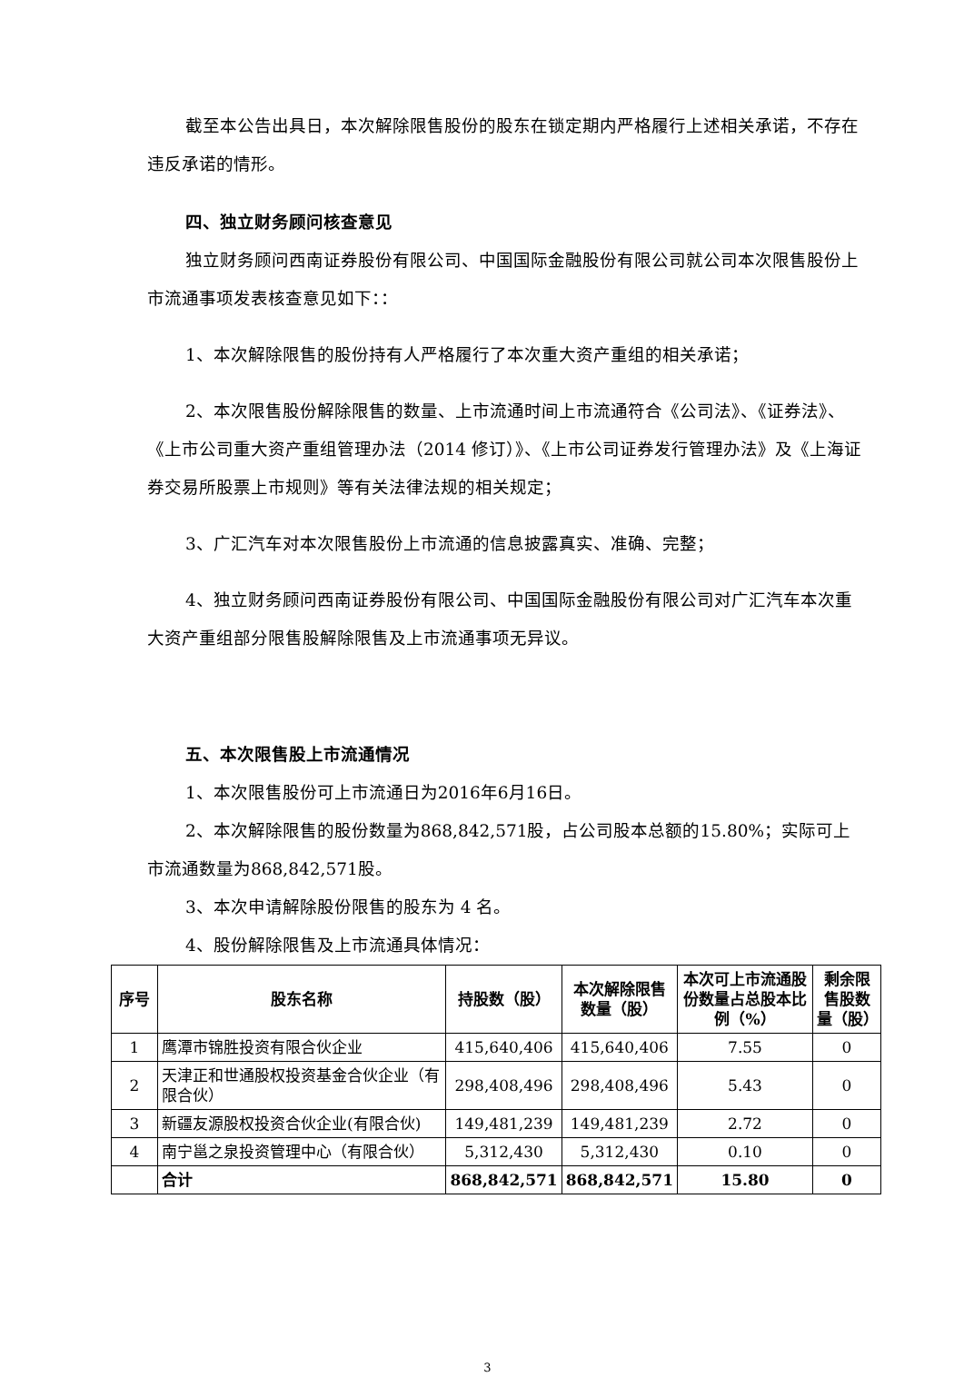截至本公告出具日，本次解除限售股份的股东在锁定期内严格履行上述相关承诺，不存在违反承诺的情形。
四、独立财务顾问核查意见
独立财务顾问西南证券股份有限公司、中国国际金融股份有限公司就公司本次限售股份上市流通事项发表核查意见如下：：
1、本次解除限售的股份持有人严格履行了本次重大资产重组的相关承诺；
2、本次限售股份解除限售的数量、上市流通时间上市流通符合《公司法》、《证券法》、《上市公司重大资产重组管理办法（2014 修订）》、《上市公司证券发行管理办法》及《上海证券交易所股票上市规则》等有关法律法规的相关规定；
3、广汇汽车对本次限售股份上市流通的信息披露真实、准确、完整；
4、独立财务顾问西南证券股份有限公司、中国国际金融股份有限公司对广汇汽车本次重大资产重组部分限售股解除限售及上市流通事项无异议。
五、本次限售股上市流通情况
1、本次限售股份可上市流通日为2016年6月16日。
2、本次解除限售的股份数量为868,842,571股，占公司股本总额的15.80%；实际可上市流通数量为868,842,571股。
3、本次申请解除股份限售的股东为 4 名。
4、股份解除限售及上市流通具体情况：
| 序号 | 股东名称 | 持股数（股） | 本次解除限售数量（股） | 本次可上市流通股份数量占总股本比例（%） | 剩余限售股数量（股） |
| --- | --- | --- | --- | --- | --- |
| 1 | 鹰潭市锦胜投资有限合伙企业 | 415,640,406 | 415,640,406 | 7.55 | 0 |
| 2 | 天津正和世通股权投资基金合伙企业（有限合伙） | 298,408,496 | 298,408,496 | 5.43 | 0 |
| 3 | 新疆友源股权投资合伙企业(有限合伙) | 149,481,239 | 149,481,239 | 2.72 | 0 |
| 4 | 南宁邕之泉投资管理中心（有限合伙） | 5,312,430 | 5,312,430 | 0.10 | 0 |
| | 合计 | 868,842,571 | 868,842,571 | 15.80 | 0 |
3